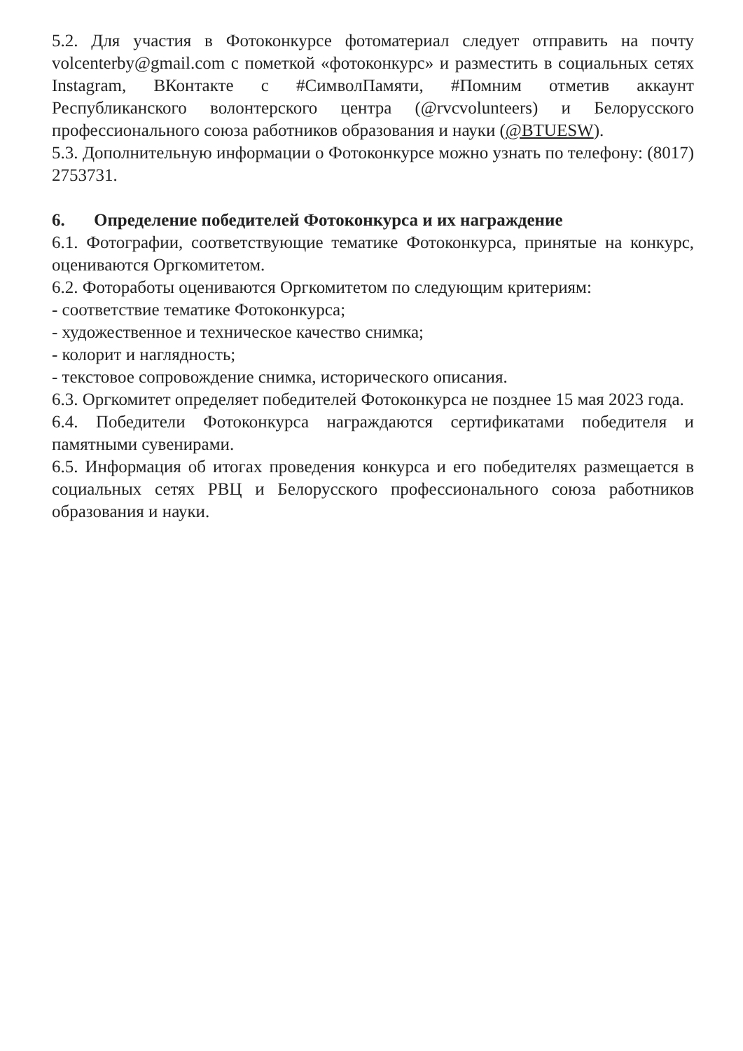5.2. Для участия в Фотоконкурсе фотоматериал следует отправить на почту volcenterby@gmail.com с пометкой «фотоконкурс» и разместить в социальных сетях Instagram, ВКонтакте с #СимволПамяти, #Помним отметив аккаунт Республиканского волонтерского центра (@rvcvolunteers) и Белорусского профессионального союза работников образования и науки (@BTUESW).
5.3. Дополнительную информации о Фотоконкурсе можно узнать по телефону: (8017) 2753731.
6. Определение победителей Фотоконкурса и их награждение
6.1. Фотографии, соответствующие тематике Фотоконкурса, принятые на конкурс, оцениваются Оргкомитетом.
6.2. Фоторaботы оцениваются Оргкомитетом по следующим критериям:
- соответствие тематике Фотоконкурса;
- художественное и техническое качество снимка;
- колорит и наглядность;
- текстовое сопровождение снимка, исторического описания.
6.3. Оргкомитет определяет победителей Фотоконкурса не позднее 15 мая 2023 года.
6.4. Победители Фотоконкурса награждаются сертификатами победителя и памятными сувенирами.
6.5. Информация об итогах проведения конкурса и его победителях размещается в социальных сетях РВЦ и Белорусского профессионального союза работников образования и науки.